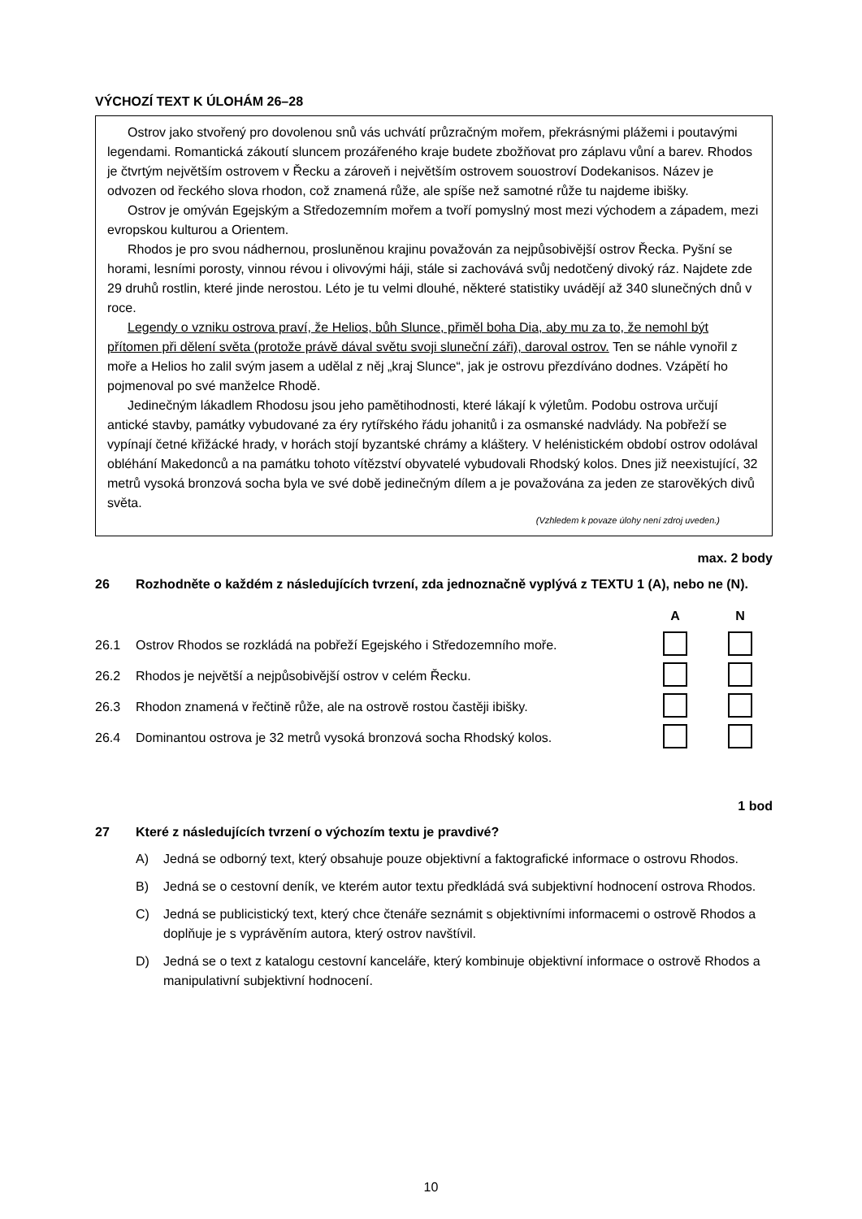VÝCHOZÍ TEXT K ÚLOHÁM 26–28
Ostrov jako stvořený pro dovolenou snů vás uchvátí průzračným mořem, překrásnými plážemi i poutavými legendami. Romantická zákoutí sluncem prozářeného kraje budete zbožňovat pro záplavu vůní a barev. Rhodos je čtvrtým největším ostrovem v Řecku a zároveň i největším ostrovem souostroví Dodekanisos. Název je odvozen od řeckého slova rhodon, což znamená růže, ale spíše než samotné růže tu najdeme ibišky.
Ostrov je omýván Egejským a Středozemním mořem a tvoří pomyslný most mezi východem a západem, mezi evropskou kulturou a Orientem.
Rhodos je pro svou nádhernou, prosluněnou krajinu považován za nejpůsobivější ostrov Řecka. Pyšní se horami, lesními porosty, vinnou révou i olivovými háji, stále si zachovává svůj nedotčený divoký ráz. Najdete zde 29 druhů rostlin, které jinde nerostou. Léto je tu velmi dlouhé, některé statistiky uvádějí až 340 slunečných dnů v roce.
Legendy o vzniku ostrova praví, že Helios, bůh Slunce, přiměl boha Dia, aby mu za to, že nemohl být přítomen při dělení světa (protože právě dával světu svoji sluneční záři), daroval ostrov. Ten se náhle vynořil z moře a Helios ho zalil svým jasem a udělal z něj „kraj Slunce“, jak je ostrovu přezdíváno dodnes. Vzápětí ho pojmenoval po své manželce Rhodě.
Jedinečným lákadlem Rhodosu jsou jeho pamětihodnosti, které lákají k výletům. Podobu ostrova určují antické stavby, památky vybudované za éry rytířského řádu johanitů i za osmanské nadvlády. Na pobřeží se vypínají četné křižácké hrady, v horách stojí byzantské chrámy a kláštery. V helénistickém období ostrov odolával obléhání Makedonců a na památku tohoto vítězství obyvatelé vybudovali Rhodský kolos. Dnes již neexistující, 32 metrů vysoká bronzová socha byla ve své době jedinečným dílem a je považována za jeden ze starověkých divů světa.
(Vzhledem k povaze úlohy není zdroj uveden.)
max. 2 body
26 Rozhodněte o každém z následujících tvrzení, zda jednoznačně vyplývá z TEXTU 1 (A), nebo ne (N).
| | | A | N |
| 26.1 | Ostrov Rhodos se rozkládá na pobřeží Egejského i Středozemního moře. | | |
| 26.2 | Rhodos je největší a nejpůsobivější ostrov v celém Řecku. | | |
| 26.3 | Rhodon znamená v řečtině růže, ale na ostrově rostou častěji ibišky. | | |
| 26.4 | Dominantou ostrova je 32 metrů vysoká bronzová socha Rhodský kolos. | | |
1 bod
27 Které z následujících tvrzení o výchozím textu je pravdivé?
A) Jedná se odborný text, který obsahuje pouze objektivní a faktografické informace o ostrovu Rhodos.
B) Jedná se o cestovní deník, ve kterém autor textu předkládá svá subjektivní hodnocení ostrova Rhodos.
C) Jedná se publicistický text, který chce čtenáře seznámit s objektivními informacemi o ostrově Rhodos a doplňuje je s vyprávěním autora, který ostrov navštívil.
D) Jedná se o text z katalogu cestovní kanceláře, který kombinuje objektivní informace o ostrově Rhodos a manipulativní subjektivní hodnocení.
10